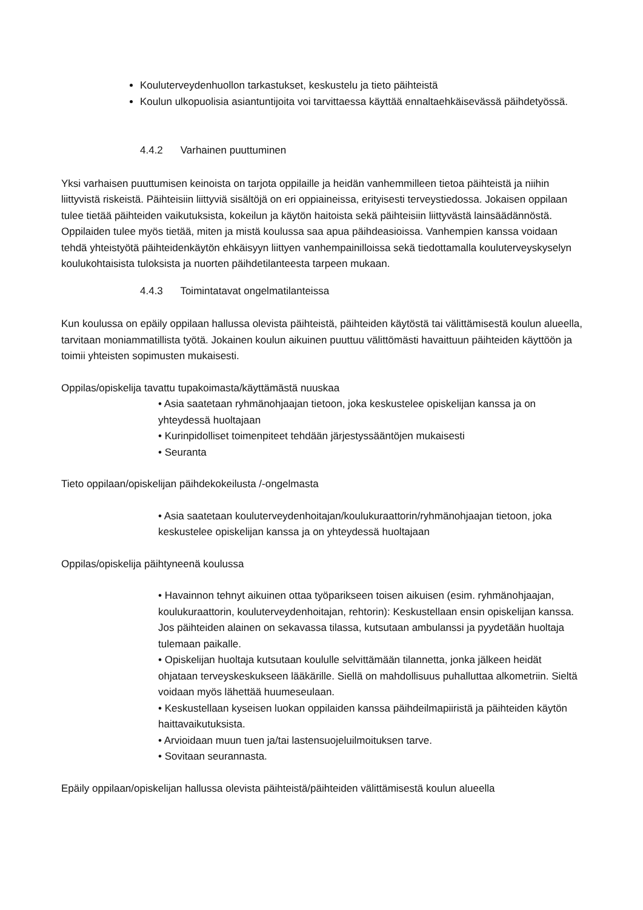Kouluterveydenhuollon tarkastukset, keskustelu ja tieto päihteistä
Koulun ulkopuolisia asiantuntijoita voi tarvittaessa käyttää ennaltaehkäisevässä päihdetyössä.
4.4.2 Varhainen puuttuminen
Yksi varhaisen puuttumisen keinoista on tarjota oppilaille ja heidän vanhemmilleen tietoa päihteistä ja niihin liittyvistä riskeistä. Päihteisiin liittyviä sisältöjä on eri oppiaineissa, erityisesti terveystiedossa. Jokaisen oppilaan tulee tietää päihteiden vaikutuksista, kokeilun ja käytön haitoista sekä päihteisiin liittyvästä lainsäädännöstä. Oppilaiden tulee myös tietää, miten ja mistä koulussa saa apua päihdeasioissa. Vanhempien kanssa voidaan tehdä yhteistyötä päihteidenkäytön ehkäisyyn liittyen vanhempainilloissa sekä tiedottamalla kouluterveyskyselyn koulukohtaisista tuloksista ja nuorten päihdetilanteesta tarpeen mukaan.
4.4.3 Toimintatavat ongelmatilanteissa
Kun koulussa on epäily oppilaan hallussa olevista päihteistä, päihteiden käytöstä tai välittämisestä koulun alueella, tarvitaan moniammatillista työtä. Jokainen koulun aikuinen puuttuu välittömästi havaittuun päihteiden käyttöön ja toimii yhteisten sopimusten mukaisesti.
Oppilas/opiskelija tavattu tupakoimasta/käyttämästä nuuskaa
• Asia saatetaan ryhmänohjaajan tietoon, joka keskustelee opiskelijan kanssa ja on yhteydessä huoltajaan
• Kurinpidolliset toimenpiteet tehdään järjestyssääntöjen mukaisesti
• Seuranta
Tieto oppilaan/opiskelijan päihdekokeilusta /-ongelmasta
• Asia saatetaan kouluterveydenhoitajan/koulukuraattorin/ryhmänohjaajan tietoon, joka keskustelee opiskelijan kanssa ja on yhteydessä huoltajaan
Oppilas/opiskelija päihtyneenä koulussa
• Havainnon tehnyt aikuinen ottaa työparikseen toisen aikuisen (esim. ryhmänohjaajan, koulukuraattorin, kouluterveydenhoitajan, rehtorin): Keskustellaan ensin opiskelijan kanssa. Jos päihteiden alainen on sekavassa tilassa, kutsutaan ambulanssi ja pyydetään huoltaja tulemaan paikalle.
• Opiskelijan huoltaja kutsutaan koululle selvittämään tilannetta, jonka jälkeen heidät ohjataan terveyskeskukseen lääkärille. Siellä on mahdollisuus puhalluttaa alkometriin. Sieltä voidaan myös lähettää huumeseulaan.
• Keskustellaan kyseisen luokan oppilaiden kanssa päihdeilmapiiristä ja päihteiden käytön haittavaikutuksista.
• Arvioidaan muun tuen ja/tai lastensuojeluilmoituksen tarve.
• Sovitaan seurannasta.
Epäily oppilaan/opiskelijan hallussa olevista päihteistä/päihteiden välittämisestä koulun alueella